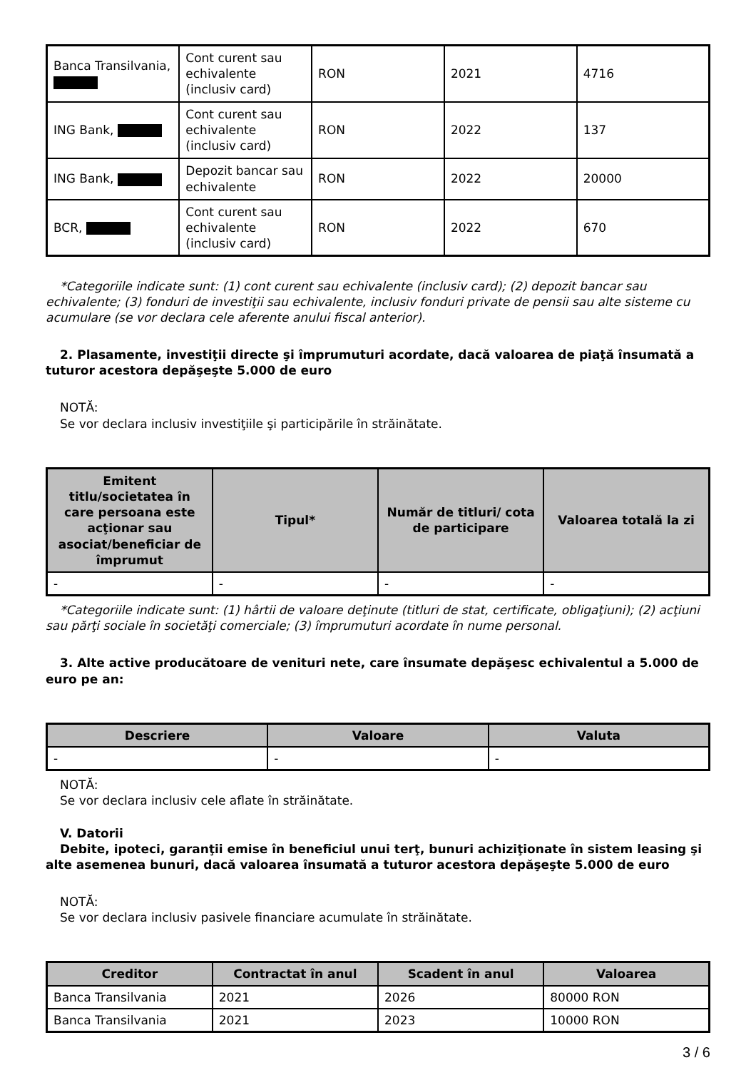| Banca Transilvania, | Cont curent sau echivalente (inclusiv card) | RON | 2021 | 4716 |
| ING Bank, | Cont curent sau echivalente (inclusiv card) | RON | 2022 | 137 |
| ING Bank, | Depozit bancar sau echivalente | RON | 2022 | 20000 |
| BCR, | Cont curent sau echivalente (inclusiv card) | RON | 2022 | 670 |
*Categoriile indicate sunt: (1) cont curent sau echivalente (inclusiv card); (2) depozit bancar sau echivalente; (3) fonduri de investiţii sau echivalente, inclusiv fonduri private de pensii sau alte sisteme cu acumulare (se vor declara cele aferente anului fiscal anterior).
2. Plasamente, investiţii directe şi împrumuturi acordate, dacă valoarea de piaţă însumată a tuturor acestora depăşeşte 5.000 de euro
NOTĂ:
Se vor declara inclusiv investiţiile şi participările în străinătate.
| Emitent titlu/societatea în care persoana este acţionar sau asociat/beneficiar de împrumut | Tipul* | Număr de titluri/ cota de participare | Valoarea totală la zi |
| --- | --- | --- | --- |
| - | - | - | - |
*Categoriile indicate sunt: (1) hârtii de valoare deţinute (titluri de stat, certificate, obligaţiuni); (2) acţiuni sau părţi sociale în societăţi comerciale; (3) împrumuturi acordate în nume personal.
3. Alte active producătoare de venituri nete, care însumate depăşesc echivalentul a 5.000 de euro pe an:
| Descriere | Valoare | Valuta |
| --- | --- | --- |
| - | - | - |
NOTĂ:
Se vor declara inclusiv cele aflate în străinătate.
V. Datorii
Debite, ipoteci, garanţii emise în beneficiul unui terţ, bunuri achiziţionate în sistem leasing şi alte asemenea bunuri, dacă valoarea însumată a tuturor acestora depăşeşte 5.000 de euro
NOTĂ:
Se vor declara inclusiv pasivele financiare acumulate în străinătate.
| Creditor | Contractat în anul | Scadent în anul | Valoarea |
| --- | --- | --- | --- |
| Banca Transilvania | 2021 | 2026 | 80000 RON |
| Banca Transilvania | 2021 | 2023 | 10000 RON |
3 / 6